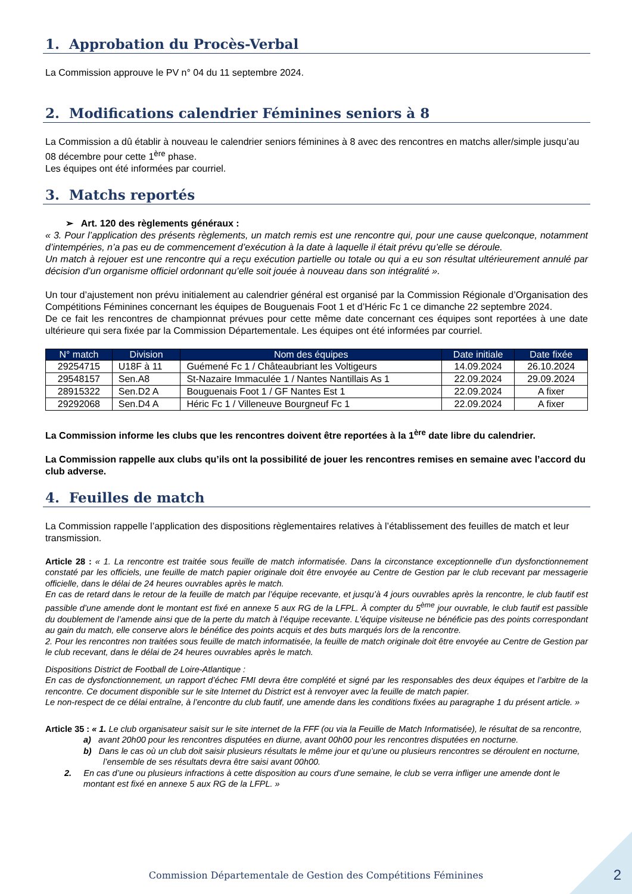1. Approbation du Procès-Verbal
La Commission approuve le PV n° 04 du 11 septembre 2024.
2. Modifications calendrier Féminines seniors à 8
La Commission a dû établir à nouveau le calendrier seniors féminines à 8 avec des rencontres en matchs aller/simple jusqu’au 08 décembre pour cette 1<sup>ère</sup> phase.
Les équipes ont été informées par courriel.
3. Matchs reportés
➢ Art. 120 des règlements généraux :
« 3. Pour l’application des présents règlements, un match remis est une rencontre qui, pour une cause quelconque, notamment d’intempéries, n’a pas eu de commencement d’exécution à la date à laquelle il était prévu qu’elle se déroule.
Un match à rejouer est une rencontre qui a reçu exécution partielle ou totale ou qui a eu son résultat ultérieurement annulé par décision d’un organisme officiel ordonnant qu’elle soit jouée à nouveau dans son intégralité ».
Un tour d’ajustement non prévu initialement au calendrier général est organisé par la Commission Régionale d’Organisation des Compétitions Féminines concernant les équipes de Bouguenais Foot 1 et d’Héric Fc 1 ce dimanche 22 septembre 2024.
De ce fait les rencontres de championnat prévues pour cette même date concernant ces équipes sont reportées à une date ultérieure qui sera fixée par la Commission Départementale. Les équipes ont été informées par courriel.
| N° match | Division | Nom des équipes | Date initiale | Date fixée |
| --- | --- | --- | --- | --- |
| 29254715 | U18F à 11 | Guémené Fc 1 / Châteaubriant les Voltigeurs | 14.09.2024 | 26.10.2024 |
| 29548157 | Sen.A8 | St-Nazaire Immaculée 1 / Nantes Nantillais As 1 | 22.09.2024 | 29.09.2024 |
| 28915322 | Sen.D2 A | Bouguenais Foot 1 / GF Nantes Est 1 | 22.09.2024 | A fixer |
| 29292068 | Sen.D4 A | Héric Fc 1 / Villeneuve Bourgneuf Fc 1 | 22.09.2024 | A fixer |
La Commission informe les clubs que les rencontres doivent être reportées à la 1<sup>ère</sup> date libre du calendrier.
La Commission rappelle aux clubs qu’ils ont la possibilité de jouer les rencontres remises en semaine avec l’accord du club adverse.
4. Feuilles de match
La Commission rappelle l’application des dispositions règlementaires relatives à l’établissement des feuilles de match et leur transmission.
Article 28 : « 1. La rencontre est traitée sous feuille de match informatisée. Dans la circonstance exceptionnelle d’un dysfonctionnement constaté par les officiels, une feuille de match papier originale doit être envoyée au Centre de Gestion par le club recevant par messagerie officielle, dans le délai de 24 heures ouvrables après le match.
En cas de retard dans le retour de la feuille de match par l’équipe recevante, et jusqu’à 4 jours ouvrables après la rencontre, le club fautif est passible d’une amende dont le montant est fixé en annexe 5 aux RG de la LFPL. À compter du 5<sup>ème</sup> jour ouvrable, le club fautif est passible du doublement de l’amende ainsi que de la perte du match à l’équipe recevante. L’équipe visiteuse ne bénéficie pas des points correspondant au gain du match, elle conserve alors le bénéfice des points acquis et des buts marqués lors de la rencontre.
2. Pour les rencontres non traitées sous feuille de match informatisée, la feuille de match originale doit être envoyée au Centre de Gestion par le club recevant, dans le délai de 24 heures ouvrables après le match.
Dispositions District de Football de Loire-Atlantique :
En cas de dysfonctionnement, un rapport d’échec FMI devra être complété et signé par les responsables des deux équipes et l’arbitre de la rencontre. Ce document disponible sur le site Internet du District est à renvoyer avec la feuille de match papier.
Le non-respect de ce délai entraîne, à l’encontre du club fautif, une amende dans les conditions fixées au paragraphe 1 du présent article. »
Article 35 : « 1. Le club organisateur saisit sur le site internet de la FFF (ou via la Feuille de Match Informatisée), le résultat de sa rencontre,
a) avant 20h00 pour les rencontres disputées en diurne, avant 00h00 pour les rencontres disputées en nocturne.
b) Dans le cas où un club doit saisir plusieurs résultats le même jour et qu’une ou plusieurs rencontres se déroulent en nocturne, l’ensemble de ses résultats devra être saisi avant 00h00.
2. En cas d’une ou plusieurs infractions à cette disposition au cours d’une semaine, le club se verra infliger une amende dont le montant est fixé en annexe 5 aux RG de la LFPL. »
Commission Départementale de Gestion des Compétitions Féminines 2